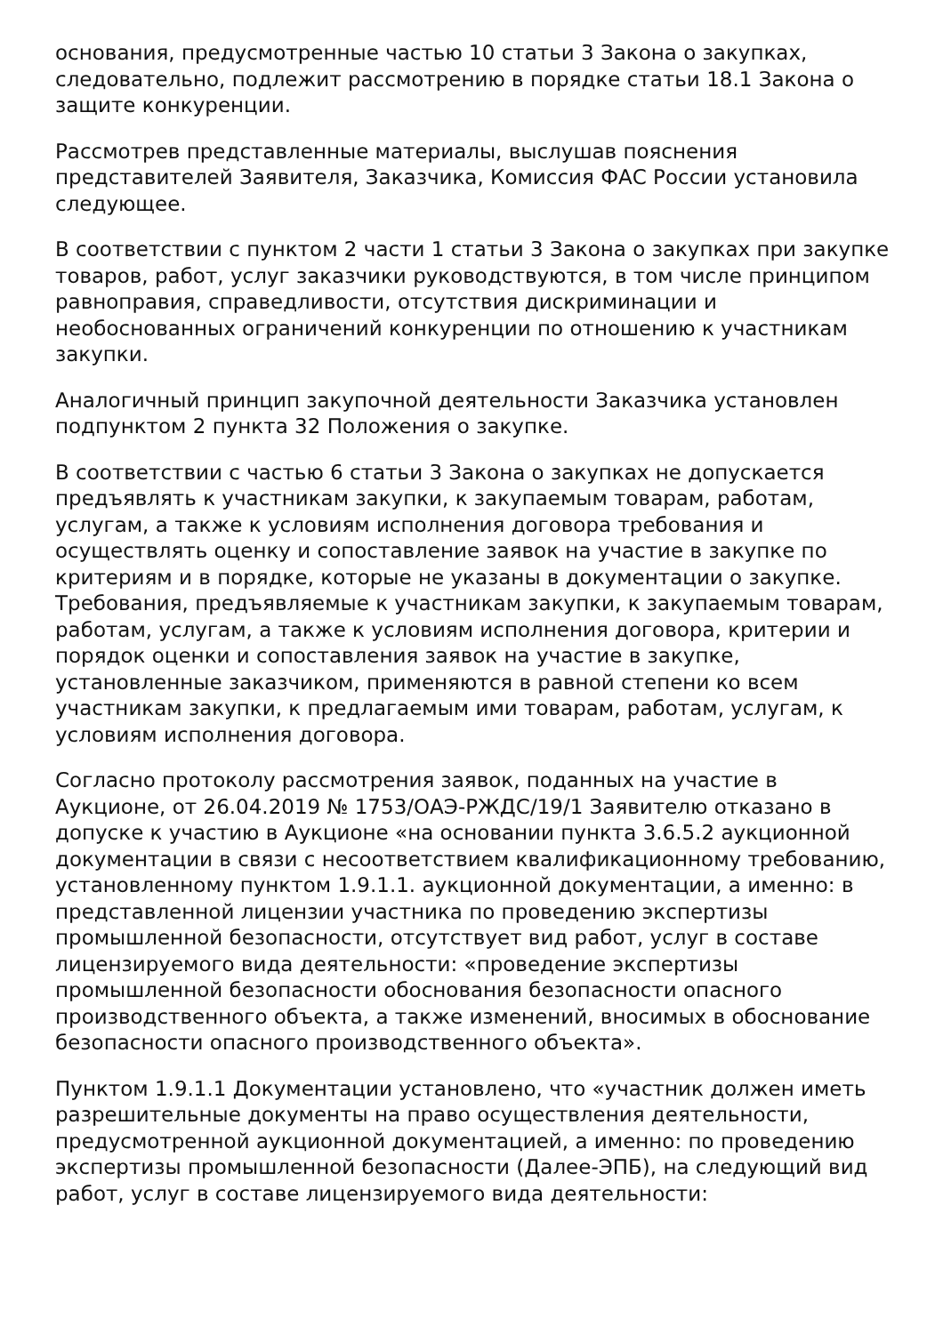основания, предусмотренные частью 10 статьи 3 Закона о закупках, следовательно, подлежит рассмотрению в порядке статьи 18.1 Закона о защите конкуренции.
Рассмотрев представленные материалы, выслушав пояснения представителей Заявителя, Заказчика, Комиссия ФАС России установила следующее.
В соответствии с пунктом 2 части 1 статьи 3 Закона о закупках при закупке товаров, работ, услуг заказчики руководствуются, в том числе принципом равноправия, справедливости, отсутствия дискриминации и необоснованных ограничений конкуренции по отношению к участникам закупки.
Аналогичный принцип закупочной деятельности Заказчика установлен подпунктом 2 пункта 32 Положения о закупке.
В соответствии с частью 6 статьи 3 Закона о закупках не допускается предъявлять к участникам закупки, к закупаемым товарам, работам, услугам, а также к условиям исполнения договора требования и осуществлять оценку и сопоставление заявок на участие в закупке по критериям и в порядке, которые не указаны в документации о закупке. Требования, предъявляемые к участникам закупки, к закупаемым товарам, работам, услугам, а также к условиям исполнения договора, критерии и порядок оценки и сопоставления заявок на участие в закупке, установленные заказчиком, применяются в равной степени ко всем участникам закупки, к предлагаемым ими товарам, работам, услугам, к условиям исполнения договора.
Согласно протоколу рассмотрения заявок, поданных на участие в Аукционе, от 26.04.2019 № 1753/ОАЭ-РЖДС/19/1 Заявителю отказано в допуске к участию в Аукционе «на основании пункта 3.6.5.2 аукционной документации в связи с несоответствием квалификационному требованию, установленному пунктом 1.9.1.1. аукционной документации, а именно: в представленной лицензии участника по проведению экспертизы промышленной безопасности, отсутствует вид работ, услуг в составе лицензируемого вида деятельности: «проведение экспертизы промышленной безопасности обоснования безопасности опасного производственного объекта, а также изменений, вносимых в обоснование безопасности опасного производственного объекта».
Пунктом 1.9.1.1 Документации установлено, что «участник должен иметь разрешительные документы на право осуществления деятельности, предусмотренной аукционной документацией, а именно: по проведению экспертизы промышленной безопасности (Далее-ЭПБ), на следующий вид работ, услуг в составе лицензируемого вида деятельности: